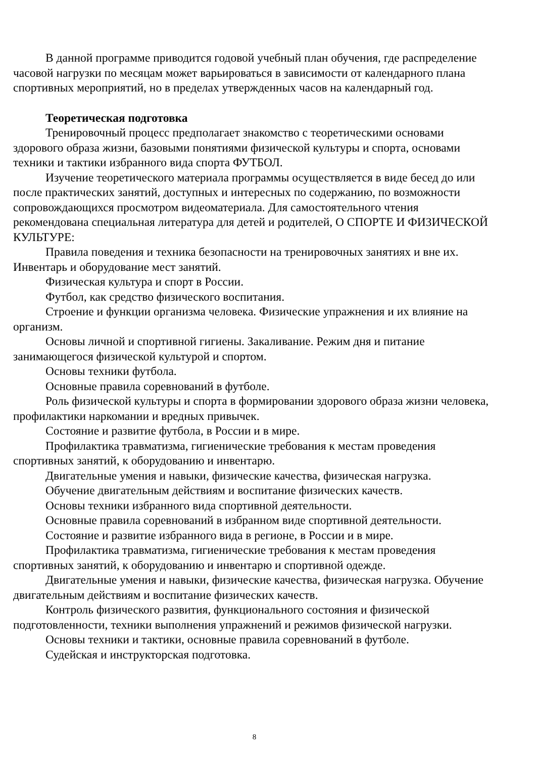В данной программе приводится годовой учебный план обучения, где распределение часовой нагрузки по месяцам может варьироваться в зависимости от календарного плана спортивных мероприятий, но в пределах утвержденных часов на календарный год.
Теоретическая подготовка
Тренировочный процесс предполагает знакомство с теоретическими основами здорового образа жизни, базовыми понятиями физической культуры и спорта, основами техники и тактики избранного вида спорта ФУТБОЛ.
Изучение теоретического материала программы осуществляется в виде бесед до или после практических занятий, доступных и интересных по содержанию, по возможности сопровождающихся просмотром видеоматериала. Для самостоятельного чтения рекомендована специальная литература для детей и родителей, О СПОРТЕ И ФИЗИЧЕСКОЙ КУЛЬТУРЕ:
Правила поведения и техника безопасности на тренировочных занятиях и вне их. Инвентарь и оборудование мест занятий.
Физическая культура и спорт в России.
Футбол, как средство физического воспитания.
Строение и функции организма человека. Физические упражнения и их влияние на организм.
Основы личной и спортивной гигиены. Закаливание. Режим дня и питание занимающегося физической культурой и спортом.
Основы техники футбола.
Основные правила соревнований в футболе.
Роль физической культуры и спорта в формировании здорового образа жизни человека, профилактики наркомании и вредных привычек.
Состояние и развитие футбола, в России и в мире.
Профилактика травматизма, гигиенические требования к местам проведения спортивных занятий, к оборудованию и инвентарю.
Двигательные умения и навыки, физические качества, физическая нагрузка.
Обучение двигательным действиям и воспитание физических качеств.
Основы техники избранного вида спортивной деятельности.
Основные правила соревнований в избранном виде спортивной деятельности.
Состояние и развитие избранного вида в регионе, в России и в мире.
Профилактика травматизма, гигиенические требования к местам проведения спортивных занятий, к оборудованию и инвентарю и спортивной одежде.
Двигательные умения и навыки, физические качества, физическая нагрузка. Обучение двигательным действиям и воспитание физических качеств.
Контроль физического развития, функционального состояния и физической подготовленности, техники выполнения упражнений и режимов физической нагрузки.
Основы техники и тактики, основные правила соревнований в футболе.
Судейская и инструкторская подготовка.
8